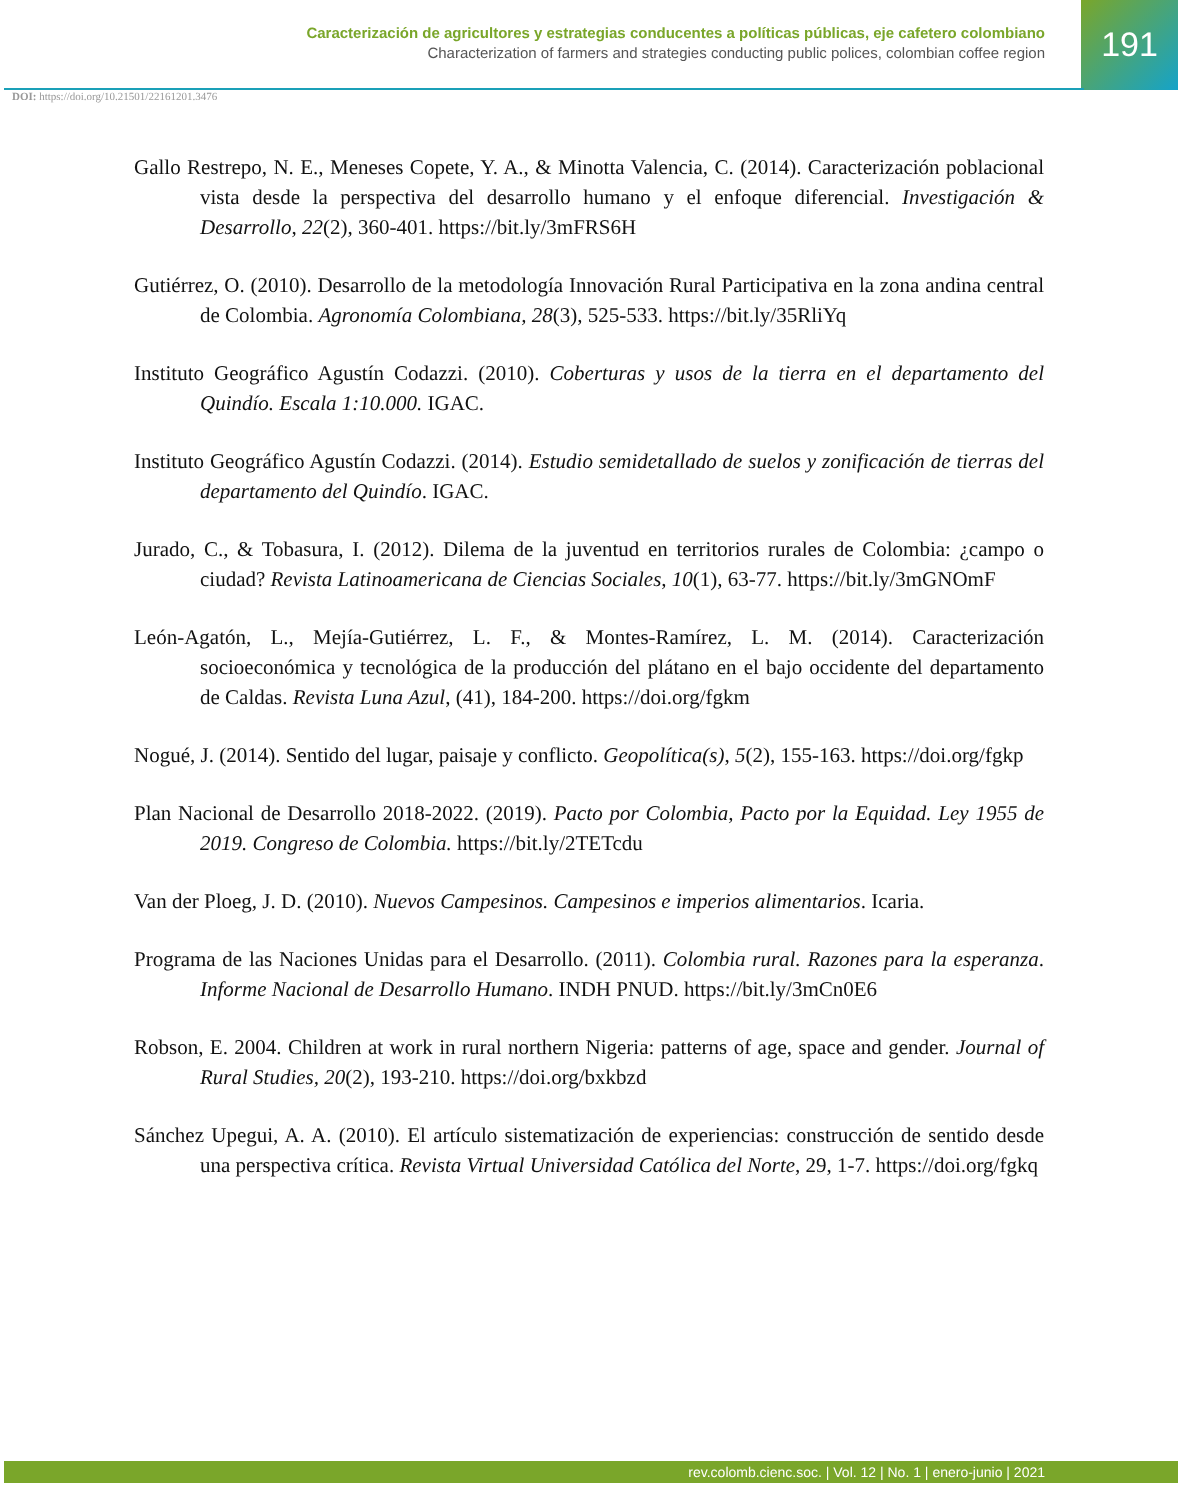Caracterización de agricultores y estrategias conducentes a políticas públicas, eje cafetero colombiano
Characterization of farmers and strategies conducting public polices, colombian coffee region
191
DOI: https://doi.org/10.21501/22161201.3476
Gallo Restrepo, N. E., Meneses Copete, Y. A., & Minotta Valencia, C. (2014). Caracterización poblacional vista desde la perspectiva del desarrollo humano y el enfoque diferencial. Investigación & Desarrollo, 22(2), 360-401. https://bit.ly/3mFRS6H
Gutiérrez, O. (2010). Desarrollo de la metodología Innovación Rural Participativa en la zona andina central de Colombia. Agronomía Colombiana, 28(3), 525-533. https://bit.ly/35RliYq
Instituto Geográfico Agustín Codazzi. (2010). Coberturas y usos de la tierra en el departamento del Quindío. Escala 1:10.000. IGAC.
Instituto Geográfico Agustín Codazzi. (2014). Estudio semidetallado de suelos y zonificación de tierras del departamento del Quindío. IGAC.
Jurado, C., & Tobasura, I. (2012). Dilema de la juventud en territorios rurales de Colombia: ¿campo o ciudad? Revista Latinoamericana de Ciencias Sociales, 10(1), 63-77. https://bit.ly/3mGNOmF
León-Agatón, L., Mejía-Gutiérrez, L. F., & Montes-Ramírez, L. M. (2014). Caracterización socioeconómica y tecnológica de la producción del plátano en el bajo occidente del departamento de Caldas. Revista Luna Azul, (41), 184-200. https://doi.org/fgkm
Nogué, J. (2014). Sentido del lugar, paisaje y conflicto. Geopolítica(s), 5(2), 155-163. https://doi.org/fgkp
Plan Nacional de Desarrollo 2018-2022. (2019). Pacto por Colombia, Pacto por la Equidad. Ley 1955 de 2019. Congreso de Colombia. https://bit.ly/2TETcdu
Van der Ploeg, J. D. (2010). Nuevos Campesinos. Campesinos e imperios alimentarios. Icaria.
Programa de las Naciones Unidas para el Desarrollo. (2011). Colombia rural. Razones para la esperanza. Informe Nacional de Desarrollo Humano. INDH PNUD. https://bit.ly/3mCn0E6
Robson, E. 2004. Children at work in rural northern Nigeria: patterns of age, space and gender. Journal of Rural Studies, 20(2), 193-210. https://doi.org/bxkbzd
Sánchez Upegui, A. A. (2010). El artículo sistematización de experiencias: construcción de sentido desde una perspectiva crítica. Revista Virtual Universidad Católica del Norte, 29, 1-7. https://doi.org/fgkq
rev.colomb.cienc.soc. | Vol. 12 | No. 1 | enero-junio | 2021